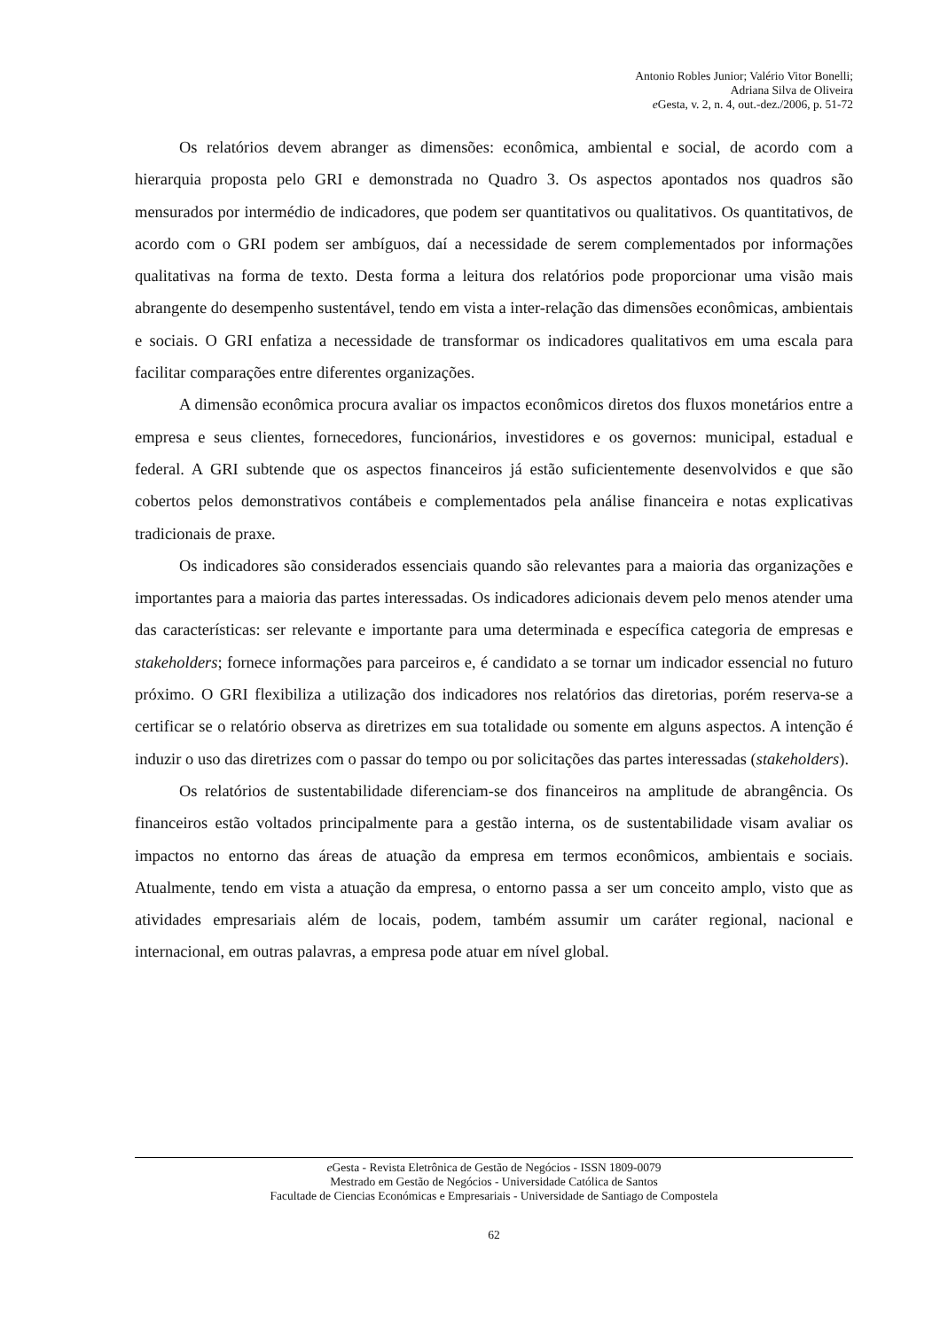Antonio Robles Junior; Valério Vitor Bonelli;
Adriana Silva de Oliveira
e Gesta, v. 2, n. 4, out.-dez./2006, p. 51-72
Os relatórios devem abranger as dimensões: econômica, ambiental e social, de acordo com a hierarquia proposta pelo GRI e demonstrada no Quadro 3. Os aspectos apontados nos quadros são mensurados por intermédio de indicadores, que podem ser quantitativos ou qualitativos. Os quantitativos, de acordo com o GRI podem ser ambíguos, daí a necessidade de serem complementados por informações qualitativas na forma de texto. Desta forma a leitura dos relatórios pode proporcionar uma visão mais abrangente do desempenho sustentável, tendo em vista a inter-relação das dimensões econômicas, ambientais e sociais. O GRI enfatiza a necessidade de transformar os indicadores qualitativos em uma escala para facilitar comparações entre diferentes organizações.
A dimensão econômica procura avaliar os impactos econômicos diretos dos fluxos monetários entre a empresa e seus clientes, fornecedores, funcionários, investidores e os governos: municipal, estadual e federal. A GRI subtende que os aspectos financeiros já estão suficientemente desenvolvidos e que são cobertos pelos demonstrativos contábeis e complementados pela análise financeira e notas explicativas tradicionais de praxe.
Os indicadores são considerados essenciais quando são relevantes para a maioria das organizações e importantes para a maioria das partes interessadas. Os indicadores adicionais devem pelo menos atender uma das características: ser relevante e importante para uma determinada e específica categoria de empresas e stakeholders; fornece informações para parceiros e, é candidato a se tornar um indicador essencial no futuro próximo. O GRI flexibiliza a utilização dos indicadores nos relatórios das diretorias, porém reserva-se a certificar se o relatório observa as diretrizes em sua totalidade ou somente em alguns aspectos. A intenção é induzir o uso das diretrizes com o passar do tempo ou por solicitações das partes interessadas (stakeholders).
Os relatórios de sustentabilidade diferenciam-se dos financeiros na amplitude de abrangência. Os financeiros estão voltados principalmente para a gestão interna, os de sustentabilidade visam avaliar os impactos no entorno das áreas de atuação da empresa em termos econômicos, ambientais e sociais. Atualmente, tendo em vista a atuação da empresa, o entorno passa a ser um conceito amplo, visto que as atividades empresariais além de locais, podem, também assumir um caráter regional, nacional e internacional, em outras palavras, a empresa pode atuar em nível global.
e Gesta - Revista Eletrônica de Gestão de Negócios - ISSN 1809-0079
Mestrado em Gestão de Negócios - Universidade Católica de Santos
Facultade de Ciencias Económicas e Empresariais - Universidade de Santiago de Compostela
62